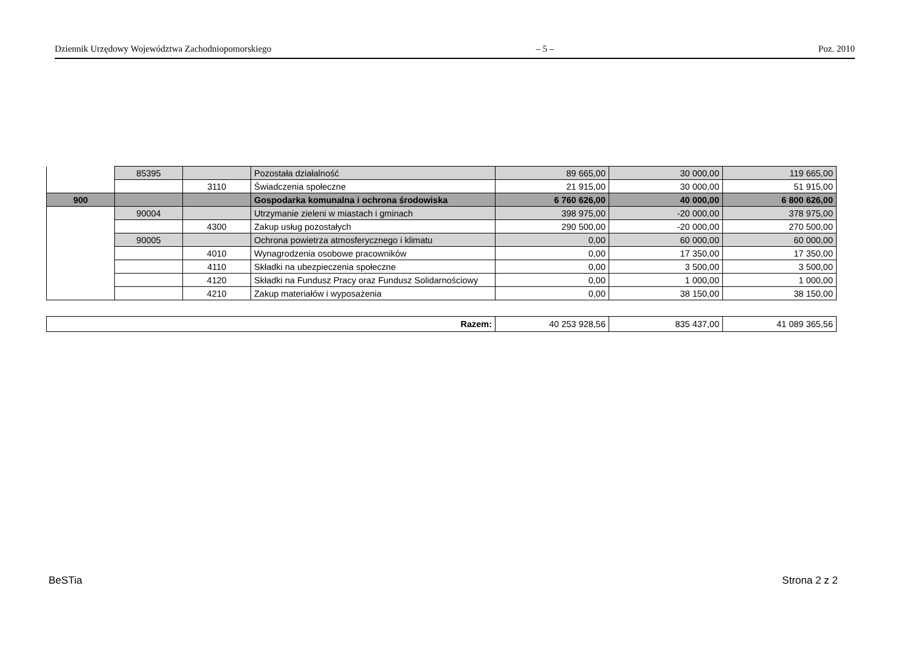Dziennik Urzędowy Województwa Zachodniopomorskiego – 5 – Poz. 2010
| | 85395 | | Pozostała działalność | 89 665,00 | 30 000,00 | 119 665,00 |
| | | 3110 | Świadczenia społeczne | 21 915,00 | 30 000,00 | 51 915,00 |
| 900 | | | Gospodarka komunalna i ochrona środowiska | 6 760 626,00 | 40 000,00 | 6 800 626,00 |
| | 90004 | | Utrzymanie zieleni w miastach i gminach | 398 975,00 | -20 000,00 | 378 975,00 |
| | | 4300 | Zakup usług pozostałych | 290 500,00 | -20 000,00 | 270 500,00 |
| | 90005 | | Ochrona powietrza atmosferycznego i klimatu | 0,00 | 60 000,00 | 60 000,00 |
| | | 4010 | Wynagrodzenia osobowe pracowników | 0,00 | 17 350,00 | 17 350,00 |
| | | 4110 | Składki na ubezpieczenia społeczne | 0,00 | 3 500,00 | 3 500,00 |
| | | 4120 | Składki na Fundusz Pracy oraz Fundusz Solidarnościowy | 0,00 | 1 000,00 | 1 000,00 |
| | | 4210 | Zakup materiałów i wyposażenia | 0,00 | 38 150,00 | 38 150,00 |
| Razem: | 40 253 928,56 | 835 437,00 | 41 089 365,56 |
BeSTia Strona 2 z 2